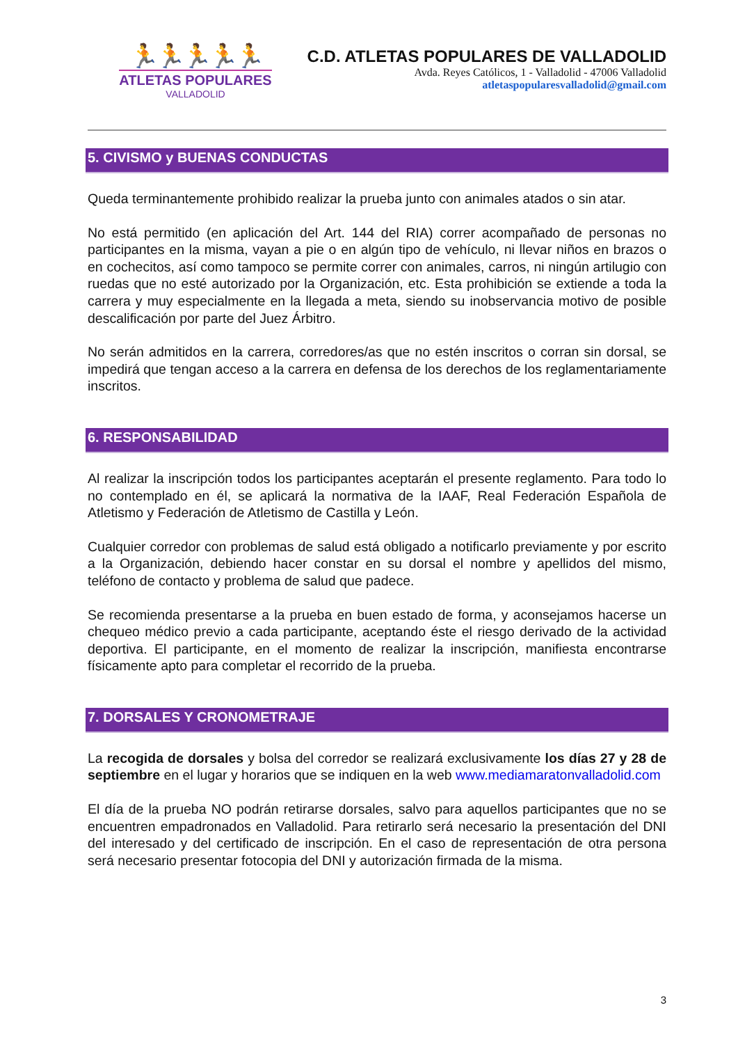🏃🏃🏃🏃🏃
ATLETAS POPULARES
VALLADOLID
C.D. ATLETAS POPULARES DE VALLADOLID
Avda. Reyes Católicos, 1 - Valladolid - 47006 Valladolid
atletaspopularesvalladolid@gmail.com
5. CIVISMO y BUENAS CONDUCTAS
Queda terminantemente prohibido realizar la prueba junto con animales atados o sin atar.
No está permitido (en aplicación del Art. 144 del RIA) correr acompañado de personas no participantes en la misma, vayan a pie o en algún tipo de vehículo, ni llevar niños en brazos o en cochecitos, así como tampoco se permite correr con animales, carros, ni ningún artilugio con ruedas que no esté autorizado por la Organización, etc. Esta prohibición se extiende a toda la carrera y muy especialmente en la llegada a meta, siendo su inobservancia motivo de posible descalificación por parte del Juez Árbitro.
No serán admitidos en la carrera, corredores/as que no estén inscritos o corran sin dorsal, se impedirá que tengan acceso a la carrera en defensa de los derechos de los reglamentariamente inscritos.
6. RESPONSABILIDAD
Al realizar la inscripción todos los participantes aceptarán el presente reglamento. Para todo lo no contemplado en él, se aplicará la normativa de la IAAF, Real Federación Española de Atletismo y Federación de Atletismo de Castilla y León.
Cualquier corredor con problemas de salud está obligado a notificarlo previamente y por escrito a la Organización, debiendo hacer constar en su dorsal el nombre y apellidos del mismo, teléfono de contacto y problema de salud que padece.
Se recomienda presentarse a la prueba en buen estado de forma, y aconsejamos hacerse un chequeo médico previo a cada participante, aceptando éste el riesgo derivado de la actividad deportiva. El participante, en el momento de realizar la inscripción, manifiesta encontrarse físicamente apto para completar el recorrido de la prueba.
7. DORSALES Y CRONOMETRAJE
La recogida de dorsales y bolsa del corredor se realizará exclusivamente los días 27 y 28 de septiembre en el lugar y horarios que se indiquen en la web www.mediamaratonvalladolid.com
El día de la prueba NO podrán retirarse dorsales, salvo para aquellos participantes que no se encuentren empadronados en Valladolid. Para retirarlo será necesario la presentación del DNI del interesado y del certificado de inscripción. En el caso de representación de otra persona será necesario presentar fotocopia del DNI y autorización firmada de la misma.
3